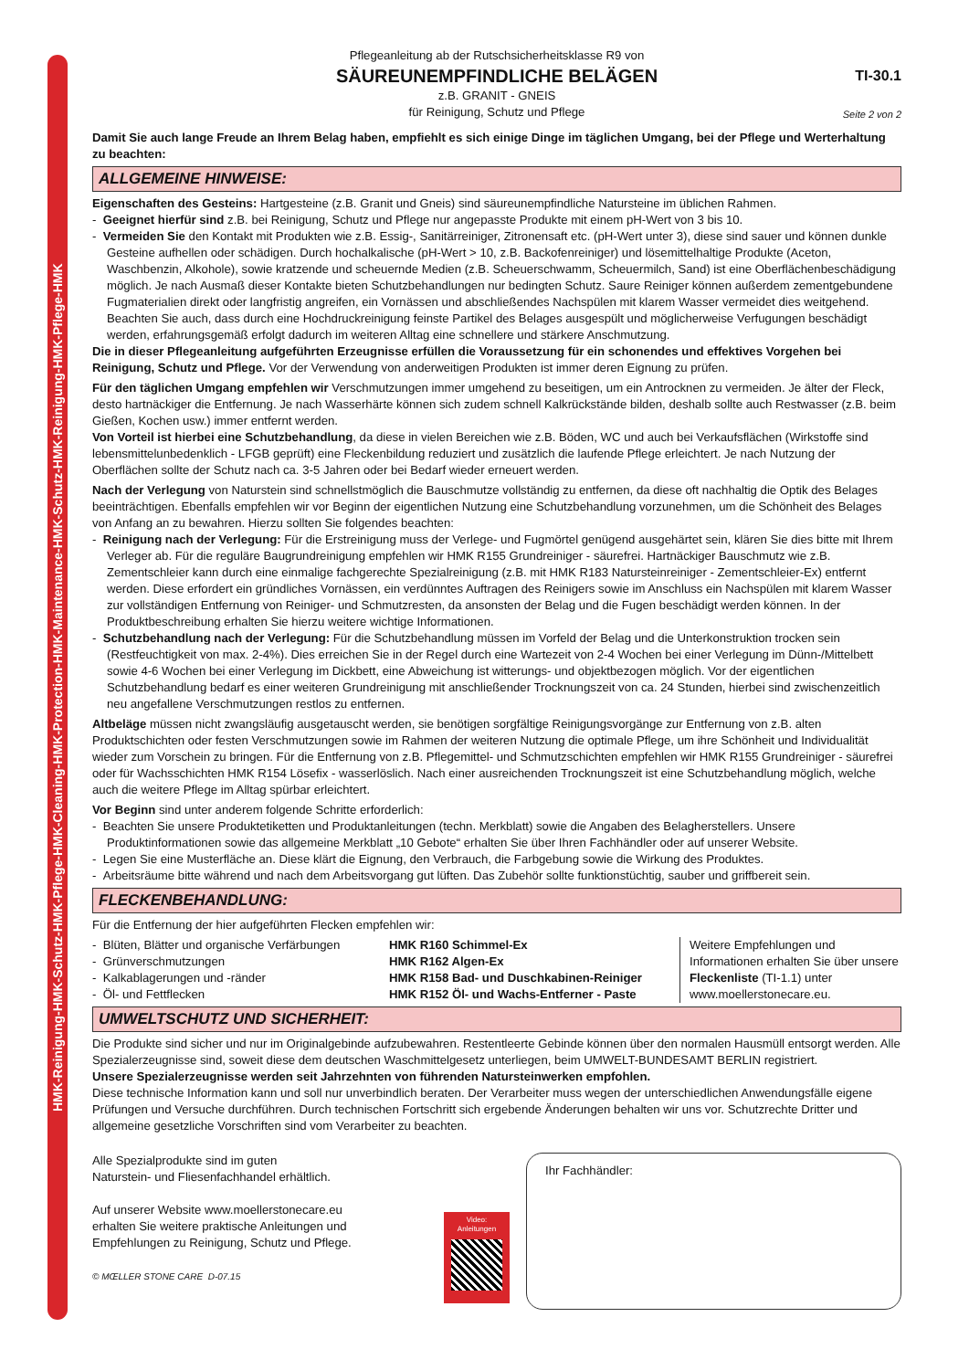HMK-Reinigung-HMK-Schutz-HMK-Pflege-HMK-Cleaning-HMK-Protection-HMK-Maintenance-HMK-Schutz-HMK-Reinigung-HMK-Pflege-HMK
Pflegeanleitung ab der Rutschsicherheitsklasse R9 von
SÄUREUNEMPFINDLICHE BELÄGEN
z.B. GRANIT - GNEIS
für Reinigung, Schutz und Pflege
TI-30.1
Seite 2 von 2
Damit Sie auch lange Freude an Ihrem Belag haben, empfiehlt es sich einige Dinge im täglichen Umgang, bei der Pflege und Werterhaltung zu beachten:
ALLGEMEINE HINWEISE:
Eigenschaften des Gesteins: Hartgesteine (z.B. Granit und Gneis) sind säureunempfindliche Natursteine im üblichen Rahmen.
- Geeignet hierfür sind z.B. bei Reinigung, Schutz und Pflege nur angepasste Produkte mit einem pH-Wert von 3 bis 10.
- Vermeiden Sie den Kontakt mit Produkten wie z.B. Essig-, Sanitärreiniger, Zitronensaft etc. (pH-Wert unter 3), diese sind sauer und können dunkle Gesteine aufhellen oder schädigen. Durch hochalkalische (pH-Wert > 10, z.B. Backofenreiniger) und lösemittelhaltige Produkte (Aceton, Waschbenzin, Alkohole), sowie kratzende und scheuernde Medien (z.B. Scheuerschwamm, Scheuermilch, Sand) ist eine Oberflächenbeschädigung möglich. Je nach Ausmaß dieser Kontakte bieten Schutzbehandlungen nur bedingten Schutz. Saure Reiniger können außerdem zementgebundene Fugmaterialien direkt oder langfristig angreifen, ein Vornässen und abschließendes Nachspülen mit klarem Wasser vermeidet dies weitgehend.
Beachten Sie auch, dass durch eine Hochdruckreinigung feinste Partikel des Belages ausgespült und möglicherweise Verfugungen beschädigt werden, erfahrungsgemäß erfolgt dadurch im weiteren Alltag eine schnellere und stärkere Anschmutzung.
Die in dieser Pflegeanleitung aufgeführten Erzeugnisse erfüllen die Voraussetzung für ein schonendes und effektives Vorgehen bei Reinigung, Schutz und Pflege. Vor der Verwendung von anderweitigen Produkten ist immer deren Eignung zu prüfen.
Für den täglichen Umgang empfehlen wir Verschmutzungen immer umgehend zu beseitigen, um ein Antrocknen zu vermeiden. Je älter der Fleck, desto hartnäckiger die Entfernung. Je nach Wasserhärte können sich zudem schnell Kalkrückstände bilden, deshalb sollte auch Restwasser (z.B. beim Gießen, Kochen usw.) immer entfernt werden.
Von Vorteil ist hierbei eine Schutzbehandlung, da diese in vielen Bereichen wie z.B. Böden, WC und auch bei Verkaufsflächen (Wirkstoffe sind lebensmittelunbedenklich - LFGB geprüft) eine Fleckenbildung reduziert und zusätzlich die laufende Pflege erleichtert. Je nach Nutzung der Oberflächen sollte der Schutz nach ca. 3-5 Jahren oder bei Bedarf wieder erneuert werden.
Nach der Verlegung von Naturstein sind schnellstmöglich die Bauschmutze vollständig zu entfernen, da diese oft nachhaltig die Optik des Belages beeinträchtigen. Ebenfalls empfehlen wir vor Beginn der eigentlichen Nutzung eine Schutzbehandlung vorzunehmen, um die Schönheit des Belages von Anfang an zu bewahren. Hierzu sollten Sie folgendes beachten:
- Reinigung nach der Verlegung: Für die Erstreinigung muss der Verlege- und Fugmörtel genügend ausgehärtet sein, klären Sie dies bitte mit Ihrem Verleger ab. Für die reguläre Baugrundreinigung empfehlen wir HMK R155 Grundreiniger - säurefrei. Hartnäckiger Bauschmutz wie z.B. Zementschleier kann durch eine einmalige fachgerechte Spezialreinigung (z.B. mit HMK R183 Natursteinreiniger - Zementschleier-Ex) entfernt werden. Diese erfordert ein gründliches Vornässen, ein verdünntes Auftragen des Reinigers sowie im Anschluss ein Nachspülen mit klarem Wasser zur vollständigen Entfernung von Reiniger- und Schmutzresten, da ansonsten der Belag und die Fugen beschädigt werden können. In der Produktbeschreibung erhalten Sie hierzu weitere wichtige Informationen.
- Schutzbehandlung nach der Verlegung: Für die Schutzbehandlung müssen im Vorfeld der Belag und die Unterkonstruktion trocken sein (Restfeuchtigkeit von max. 2-4%). Dies erreichen Sie in der Regel durch eine Wartezeit von 2-4 Wochen bei einer Verlegung im Dünn-/Mittelbett sowie 4-6 Wochen bei einer Verlegung im Dickbett, eine Abweichung ist witterungs- und objektbezogen möglich. Vor der eigentlichen Schutzbehandlung bedarf es einer weiteren Grundreinigung mit anschließender Trocknungszeit von ca. 24 Stunden, hierbei sind zwischenzeitlich neu angefallene Verschmutzungen restlos zu entfernen.
Altbeläge müssen nicht zwangsläufig ausgetauscht werden, sie benötigen sorgfältige Reinigungsvorgänge zur Entfernung von z.B. alten Produktschichten oder festen Verschmutzungen sowie im Rahmen der weiteren Nutzung die optimale Pflege, um ihre Schönheit und Individualität wieder zum Vorschein zu bringen. Für die Entfernung von z.B. Pflegemittel- und Schmutzschichten empfehlen wir HMK R155 Grundreiniger - säurefrei oder für Wachsschichten HMK R154 Lösefix - wasserlöslich. Nach einer ausreichenden Trocknungszeit ist eine Schutzbehandlung möglich, welche auch die weitere Pflege im Alltag spürbar erleichtert.
Vor Beginn sind unter anderem folgende Schritte erforderlich:
- Beachten Sie unsere Produktetiketten und Produktanleitungen (techn. Merkblatt) sowie die Angaben des Belagherstellers. Unsere Produktinformationen sowie das allgemeine Merkblatt „10 Gebote“ erhalten Sie über Ihren Fachhändler oder auf unserer Website.
- Legen Sie eine Musterfläche an. Diese klärt die Eignung, den Verbrauch, die Farbgebung sowie die Wirkung des Produktes.
- Arbeitsräume bitte während und nach dem Arbeitsvorgang gut lüften. Das Zubehör sollte funktionstüchtig, sauber und griffbereit sein.
FLECKENBEHANDLUNG:
Für die Entfernung der hier aufgeführten Flecken empfehlen wir:
| - Blüten, Blätter und organische Verfärbungen - Grünverschmutzungen - Kalkablagerungen und -ränder - Öl- und Fettflecken | HMK R160 Schimmel-Ex HMK R162 Algen-Ex HMK R158 Bad- und Duschkabinen-Reiniger HMK R152 Öl- und Wachs-Entferner - Paste | Weitere Empfehlungen und Informationen erhalten Sie über unsere Fleckenliste (TI-1.1) unter www.moellerstonecare.eu. |
UMWELTSCHUTZ UND SICHERHEIT:
Die Produkte sind sicher und nur im Originalgebinde aufzubewahren. Restentleerte Gebinde können über den normalen Hausmüll entsorgt werden. Alle Spezialerzeugnisse sind, soweit diese dem deutschen Waschmittelgesetz unterliegen, beim UMWELT-BUNDESAMT BERLIN registriert.
Unsere Spezialerzeugnisse werden seit Jahrzehnten von führenden Natursteinwerken empfohlen.
Diese technische Information kann und soll nur unverbindlich beraten. Der Verarbeiter muss wegen der unterschiedlichen Anwendungsfälle eigene Prüfungen und Versuche durchführen. Durch technischen Fortschritt sich ergebende Änderungen behalten wir uns vor. Schutzrechte Dritter und allgemeine gesetzliche Vorschriften sind vom Verarbeiter zu beachten.
| Alle Spezialprodukte sind im guten Naturstein- und Fliesenfachhandel erhältlich. Auf unserer Website www.moellerstonecare.eu erhalten Sie weitere praktische Anleitungen und Empfehlungen zu Reinigung, Schutz und Pflege. © MŒLLER STONE CARE D-07.15 | Video: Anleitungen | Ihr Fachhändler: |